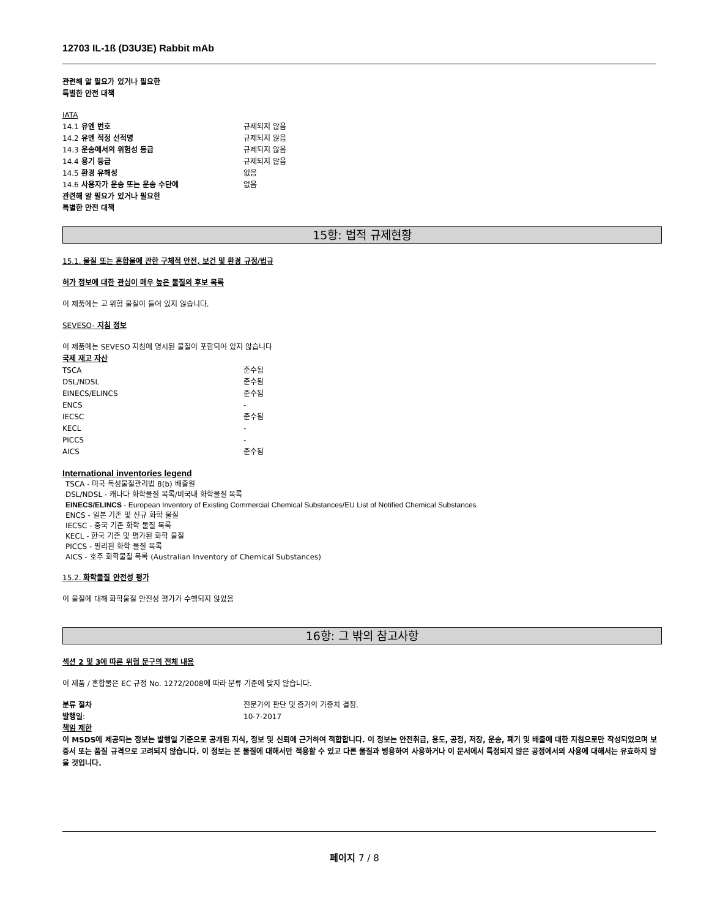12703 IL-1ß (D3U3E) Rabbit mAb
관련해 알 필요가 있거나 필요한
특별한 안전 대책
IATA
| 14.1 유엔 번호 | 규제되지 않음 |
| 14.2 유엔 적정 선적명 | 규제되지 않음 |
| 14.3 운송에서의 위험성 등급 | 규제되지 않음 |
| 14.4 용기 등급 | 규제되지 않음 |
| 14.5 환경 유해성 | 없음 |
| 14.6 사용자가 운송 또는 운송 수단에 관련해 알 필요가 있거나 필요한 특별한 안전 대책 | 없음 |
15항: 법적 규제현황
15.1. 물질 또는 혼합물에 관한 구체적 안전, 보건 및 환경 규정/법규
허가 정보에 대한 관심이 매우 높은 물질의 후보 목록
이 제품에는 고 위험 물질이 들어 있지 않습니다.
SEVESO- 지침 정보
이 제품에는 SEVESO 지침에 명시된 물질이 포함되어 있지 않습니다
국제 재고 자산
| TSCA | 준수됨 |
| DSL/NDSL | 준수됨 |
| EINECS/ELINCS | 준수됨 |
| ENCS | - |
| IECSC | 준수됨 |
| KECL | - |
| PICCS | - |
| AICS | 준수됨 |
International inventories legend
TSCA - 미국 독성물질관리법 8(b) 배출원
DSL/NDSL - 캐나다 화학물질 목록/비국내 화학물질 목록
EINECS/ELINCS - European Inventory of Existing Commercial Chemical Substances/EU List of Notified Chemical Substances
ENCS - 일본 기존 및 신규 화학 물질
IECSC - 중국 기존 화학 물질 목록
KECL - 한국 기존 및 평가된 화학 물질
PICCS - 필리핀 화학 물질 목록
AICS - 호주 화학물질 목록 (Australian Inventory of Chemical Substances)
15.2. 화학물질 안전성 평가
이 물질에 대해 화학물질 안전성 평가가 수행되지 않았음
16항: 그 밖의 참고사항
섹션 2 및 3에 따른 위험 문구의 전체 내용
이 제품 / 혼합물은 EC 규정 No. 1272/2008에 따라 분류 기준에 맞지 않습니다.
| 분류 절차 | 전문가의 판단 및 증거의 가중치 결정. |
| 발행일 : | 10-7-2017 |
책임 제한
이 MSDS에 제공되는 정보는 발행일 기준으로 공개된 지식, 정보 및 신뢰에 근거하여 적합합니다. 이 정보는 안전취급, 용도, 공정, 저장, 운송, 폐기 및 배출에 대한 지침으로만 작성되었으며 보증서 또는 품질 규격으로 고려되지 않습니다. 이 정보는 본 물질에 대해서만 적용할 수 있고 다른 물질과 병용하여 사용하거나 이 문서에서 특정되지 않은 공정에서의 사용에 대해서는 유효하지 않을 것입니다.
페이지 7 / 8